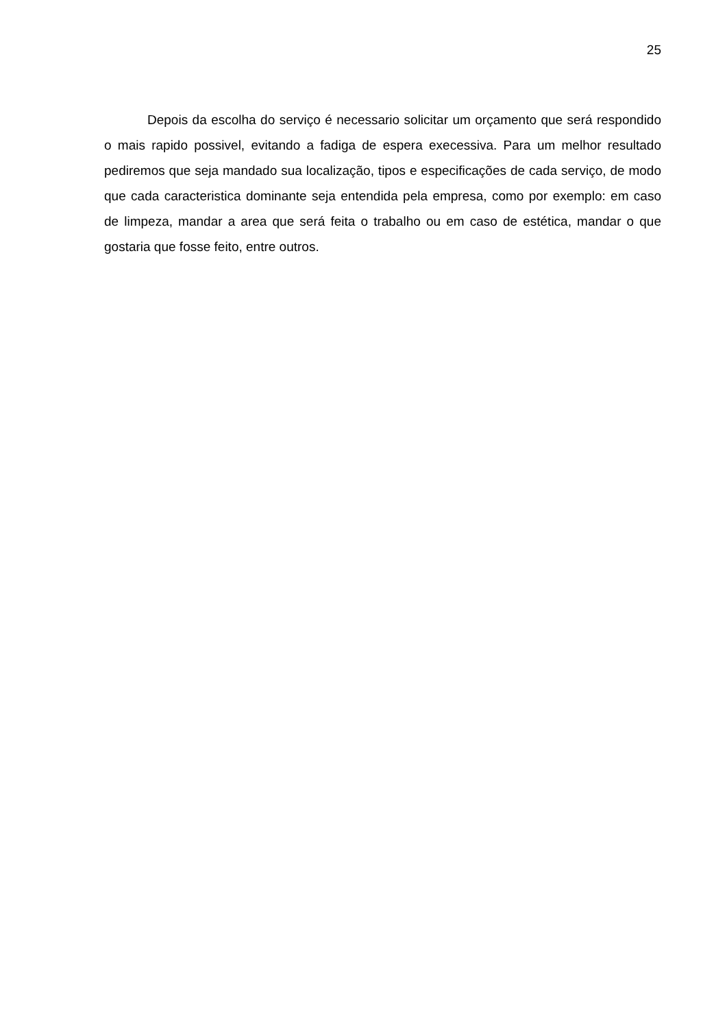25
Depois da escolha do serviço é necessario solicitar um orçamento que será respondido o mais rapido possivel, evitando a fadiga de espera execessiva. Para um melhor resultado pediremos que seja mandado sua localização, tipos e especificações de cada serviço, de modo que cada caracteristica dominante seja entendida pela empresa, como por exemplo: em caso de limpeza, mandar a area que será feita o trabalho ou em caso de estética, mandar o que gostaria que fosse feito, entre outros.